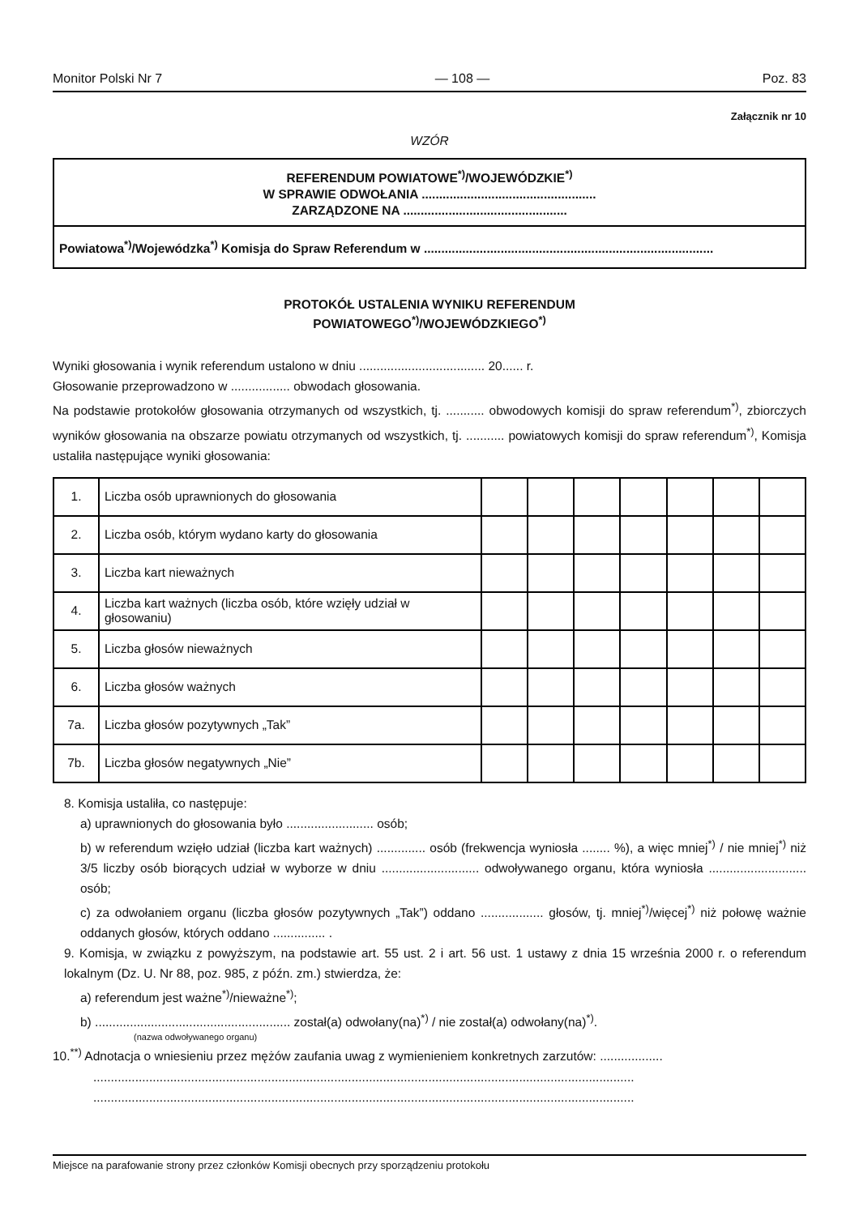Monitor Polski Nr 7 — 108 — Poz. 83
Załącznik nr 10
WZÓR
REFERENDUM POWIATOWE<sup>*)</sup>/WOJEWÓDZKIE<sup>*)</sup>
W SPRAWIE ODWOŁANIA ..................................................
ZARZĄDZONE NA ...............................................
Powiatowa<sup>*)</sup>/Wojewódzka<sup>*)</sup> Komisja do Spraw Referendum w ...................................................................................
PROTOKÓŁ USTALENIA WYNIKU REFERENDUM
POWIATOWEGO<sup>*)</sup>/WOJEWÓDZKIEGO<sup>*)</sup>
Wyniki głosowania i wynik referendum ustalono w dniu .................................... 20...... r.
Głosowanie przeprowadzono w ................. obwodach głosowania.
Na podstawie protokołów głosowania otrzymanych od wszystkich, tj. ........... obwodowych komisji do spraw referendum<sup>*)</sup>, zbiorczych wyników głosowania na obszarze powiatu otrzymanych od wszystkich, tj. ........... powiatowych komisji do spraw referendum<sup>*)</sup>, Komisja ustaliła następujące wyniki głosowania:
| 1. | Liczba osób uprawnionych do głosowania | | | | | | | |
| 2. | Liczba osób, którym wydano karty do głosowania | | | | | | | |
| 3. | Liczba kart nieważnych | | | | | | | |
| 4. | Liczba kart ważnych (liczba osób, które wzięły udział w głosowaniu) | | | | | | | |
| 5. | Liczba głosów nieważnych | | | | | | | |
| 6. | Liczba głosów ważnych | | | | | | | |
| 7a. | Liczba głosów pozytywnych „Tak” | | | | | | | |
| 7b. | Liczba głosów negatywnych „Nie” | | | | | | | |
8. Komisja ustaliła, co następuje:
a) uprawnionych do głosowania było ......................... osób;
b) w referendum wzięło udział (liczba kart ważnych) .............. osób (frekwencja wyniosła ........ %), a więc mniej<sup>*)</sup> / nie mniej<sup>*)</sup> niż 3/5 liczby osób biorących udział w wyborze w dniu ............................ odwoływanego organu, która wyniosła ............................ osób;
c) za odwołaniem organu (liczba głosów pozytywnych „Tak”) oddano .................. głosów, tj. mniej<sup>*)</sup>/więcej<sup>*)</sup> niż połowę ważnie oddanych głosów, których oddano ............... .
9. Komisja, w związku z powyższym, na podstawie art. 55 ust. 2 i art. 56 ust. 1 ustawy z dnia 15 września 2000 r. o referendum lokalnym (Dz. U. Nr 88, poz. 985, z późn. zm.) stwierdza, że:
a) referendum jest ważne<sup>*)</sup>/nieważne<sup>*)</sup>;
b) ........................................................ został(a) odwołany(na)<sup>*)</sup> / nie został(a) odwołany(na)<sup>*)</sup>.
(nazwa odwoływanego organu)
10.<sup>**)</sup> Adnotacja o wniesieniu przez mężów zaufania uwag z wymienieniem konkretnych zarzutów: ..................
...........................................................................................................................................................
...........................................................................................................................................................
Miejsce na parafowanie strony przez członków Komisji obecnych przy sporządzeniu protokołu